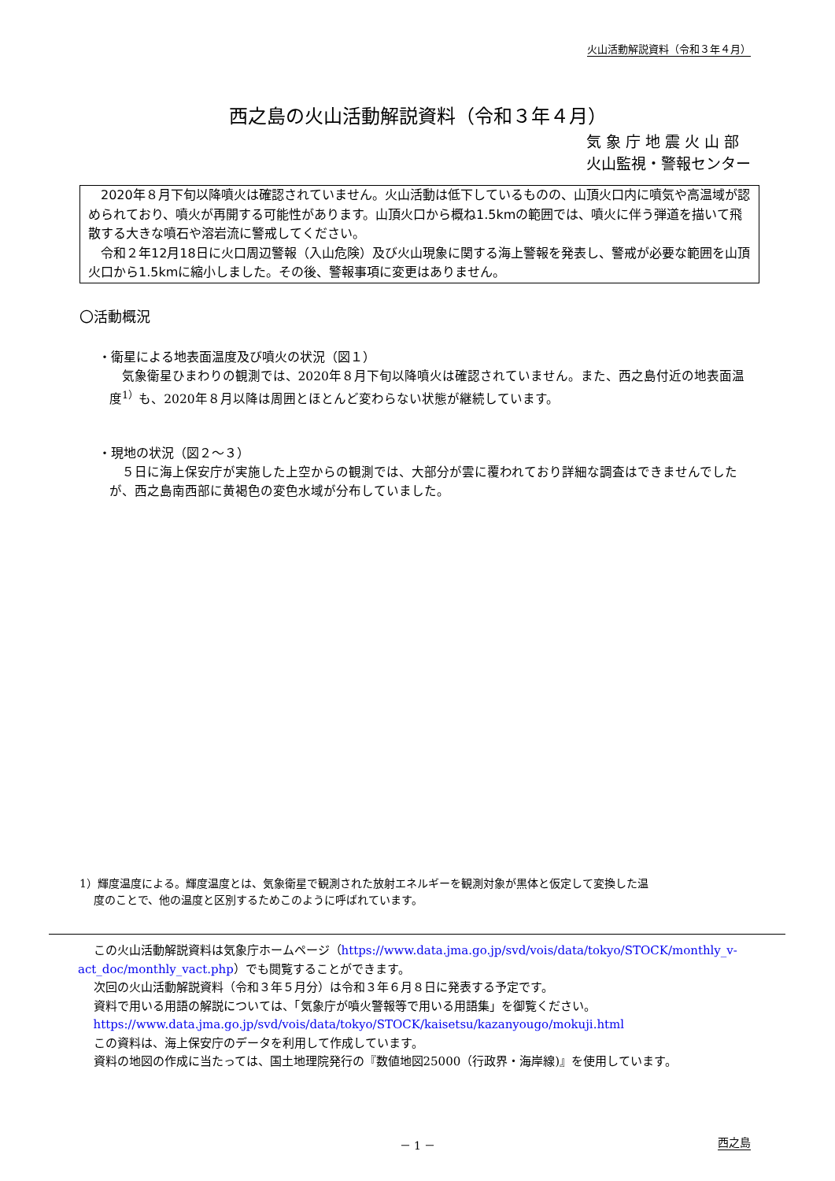火山活動解説資料（令和３年４月）
西之島の火山活動解説資料（令和３年４月）
気 象 庁 地 震 火 山 部
火山監視・警報センター
　2020年８月下旬以降噴火は確認されていません。火山活動は低下しているものの、山頂火口内に噴気や高温域が認められており、噴火が再開する可能性があります。山頂火口から概ね1.5kmの範囲では、噴火に伴う弾道を描いて飛散する大きな噴石や溶岩流に警戒してください。
　令和２年12月18日に火口周辺警報（入山危険）及び火山現象に関する海上警報を発表し、警戒が必要な範囲を山頂火口から1.5kmに縮小しました。その後、警報事項に変更はありません。
〇活動概況
・衛星による地表面温度及び噴火の状況（図１）
気象衛星ひまわりの観測では、2020年８月下旬以降噴火は確認されていません。また、西之島付近の地表面温度<sup>1）</sup>も、2020年８月以降は周囲とほとんど変わらない状態が継続しています。
・現地の状況（図２～３）
５日に海上保安庁が実施した上空からの観測では、大部分が雲に覆われており詳細な調査はできませんでしたが、西之島南西部に黄褐色の変色水域が分布していました。
1）輝度温度による。輝度温度とは、気象衛星で観測された放射エネルギーを観測対象が黒体と仮定して変換した温
　 度のことで、他の温度と区別するためこのように呼ばれています。
この火山活動解説資料は気象庁ホームページ（https://www.data.jma.go.jp/svd/vois/data/tokyo/STOCK/monthly_v-act_doc/monthly_vact.php）でも閲覧することができます。
次回の火山活動解説資料（令和３年５月分）は令和３年６月８日に発表する予定です。
資料で用いる用語の解説については、「気象庁が噴火警報等で用いる用語集」を御覧ください。
https://www.data.jma.go.jp/svd/vois/data/tokyo/STOCK/kaisetsu/kazanyougo/mokuji.html
この資料は、海上保安庁のデータを利用して作成しています。
資料の地図の作成に当たっては、国土地理院発行の『数値地図25000（行政界・海岸線)』を使用しています。
－ 1 － 西之島